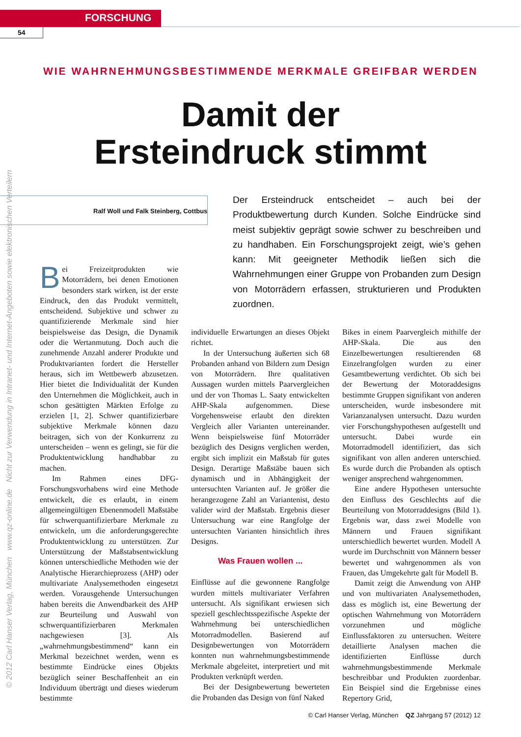FORSCHUNG
54
© 2012 Carl Hanser Verlag, München www.qz-online.de Nicht zur Verwendung in Intranet- und Internet-Angeboten sowie elektronischen Verteilern
WIE WAHRNEHMUNGSBESTIMMENDE MERKMALE GREIFBAR WERDEN
Damit der
Ersteindruck stimmt
Ralf Woll und Falk Steinberg, Cottbus
Der Ersteindruck entscheidet – auch bei der Produktbewertung durch Kunden. Solche Eindrücke sind meist subjektiv geprägt sowie schwer zu beschreiben und zu handhaben. Ein Forschungsprojekt zeigt, wie’s gehen kann: Mit geeigneter Methodik ließen sich die Wahrnehmungen einer Gruppe von Probanden zum Design von Motorrädern erfassen, strukturieren und Produkten zuordnen.
Bei Freizeitprodukten wie Motorrädern, bei denen Emotionen besonders stark wirken, ist der erste Eindruck, den das Produkt vermittelt, entscheidend. Subjektive und schwer zu quantifizierende Merkmale sind hier beispielsweise das Design, die Dynamik oder die Wertanmutung. Doch auch die zunehmende Anzahl anderer Produkte und Produktvarianten fordert die Hersteller heraus, sich im Wettbewerb abzusetzen. Hier bietet die Individualität der Kunden den Unternehmen die Möglichkeit, auch in schon gesättigten Märkten Erfolge zu erzielen [1, 2]. Schwer quantifizierbare subjektive Merkmale können dazu beitragen, sich von der Konkurrenz zu unterscheiden – wenn es gelingt, sie für die Produktentwicklung handhabbar zu machen.
Im Rahmen eines DFG-Forschungsvorhabens wird eine Methode entwickelt, die es erlaubt, in einem allgemeingültigen Ebenenmodell Maßstäbe für schwerquantifizierbare Merkmale zu entwickeln, um die anforderungsgerechte Produktentwicklung zu unterstützen. Zur Unterstützung der Maßstabsentwicklung können unterschiedliche Methoden wie der Analytische Hierarchieprozess (AHP) oder multivariate Analysemethoden eingesetzt werden. Vorausgehende Untersuchungen haben bereits die Anwendbarkeit des AHP zur Beurteilung und Auswahl von schwerquantifizierbaren Merkmalen nachgewiesen [3]. Als „wahrnehmungsbestimmend“ kann ein Merkmal bezeichnet werden, wenn es bestimmte Eindrücke eines Objekts bezüglich seiner Beschaffenheit an ein Individuum überträgt und dieses wiederum bestimmte
individuelle Erwartungen an dieses Objekt richtet.
In der Untersuchung äußerten sich 68 Probanden anhand von Bildern zum Design von Motorrädern. Ihre qualitativen Aussagen wurden mittels Paarvergleichen und der von Thomas L. Saaty entwickelten AHP-Skala aufgenommen. Diese Vorgehensweise erlaubt den direkten Vergleich aller Varianten untereinander. Wenn beispielsweise fünf Motorräder bezüglich des Designs verglichen werden, ergibt sich implizit ein Maßstab für gutes Design. Derartige Maßstäbe bauen sich dynamisch und in Abhängigkeit der untersuchten Varianten auf. Je größer die herangezogene Zahl an Variantenist, desto valider wird der Maßstab. Ergebnis dieser Untersuchung war eine Rangfolge der untersuchten Varianten hinsichtlich ihres Designs.
Was Frauen wollen ...
Einflüsse auf die gewonnene Rangfolge wurden mittels multivariater Verfahren untersucht. Als signifikant erwiesen sich speziell geschlechtsspezifische Aspekte der Wahrnehmung bei unterschiedlichen Motorradmodellen. Basierend auf Designbewertungen von Motorrädern konnten nun wahrnehmungsbestimmende Merkmale abgeleitet, interpretiert und mit Produkten verknüpft werden.
Bei der Designbewertung bewerteten die Probanden das Design von fünf Naked
Bikes in einem Paarvergleich mithilfe der AHP-Skala. Die aus den Einzelbewertungen resultierenden 68 Einzelrangfolgen wurden zu einer Gesamtbewertung verdichtet. Ob sich bei der Bewertung der Motoraddesigns bestimmte Gruppen signifikant von anderen unterscheiden, wurde insbesondere mit Varianzanalysen untersucht. Dazu wurden vier Forschungshypothesen aufgestellt und untersucht. Dabei wurde ein Motorradmodell identifiziert, das sich signifikant von allen anderen unterschied. Es wurde durch die Probanden als optisch weniger ansprechend wahrgenommen.
Eine andere Hypothesen untersuchte den Einfluss des Geschlechts auf die Beurteilung von Motorraddesigns (Bild 1). Ergebnis war, dass zwei Modelle von Männern und Frauen signifikant unterschiedlich bewertet wurden. Modell A wurde im Durchschnitt von Männern besser bewertet und wahrgenommen als von Frauen, das Umgekehrte galt für Modell B.
Damit zeigt die Anwendung von AHP und von multivariaten Analysemethoden, dass es möglich ist, eine Bewertung der optischen Wahrnehmung von Motorrädern vorzunehmen und mögliche Einflussfaktoren zu untersuchen. Weitere detaillierte Analysen machen die identifizierten Einflüsse durch wahrnehmungsbestimmende Merkmale beschreibbar und Produkten zuordenbar. Ein Beispiel sind die Ergebnisse eines Repertory Grid,
© Carl Hanser Verlag, München QZ Jahrgang 57 (2012) 12